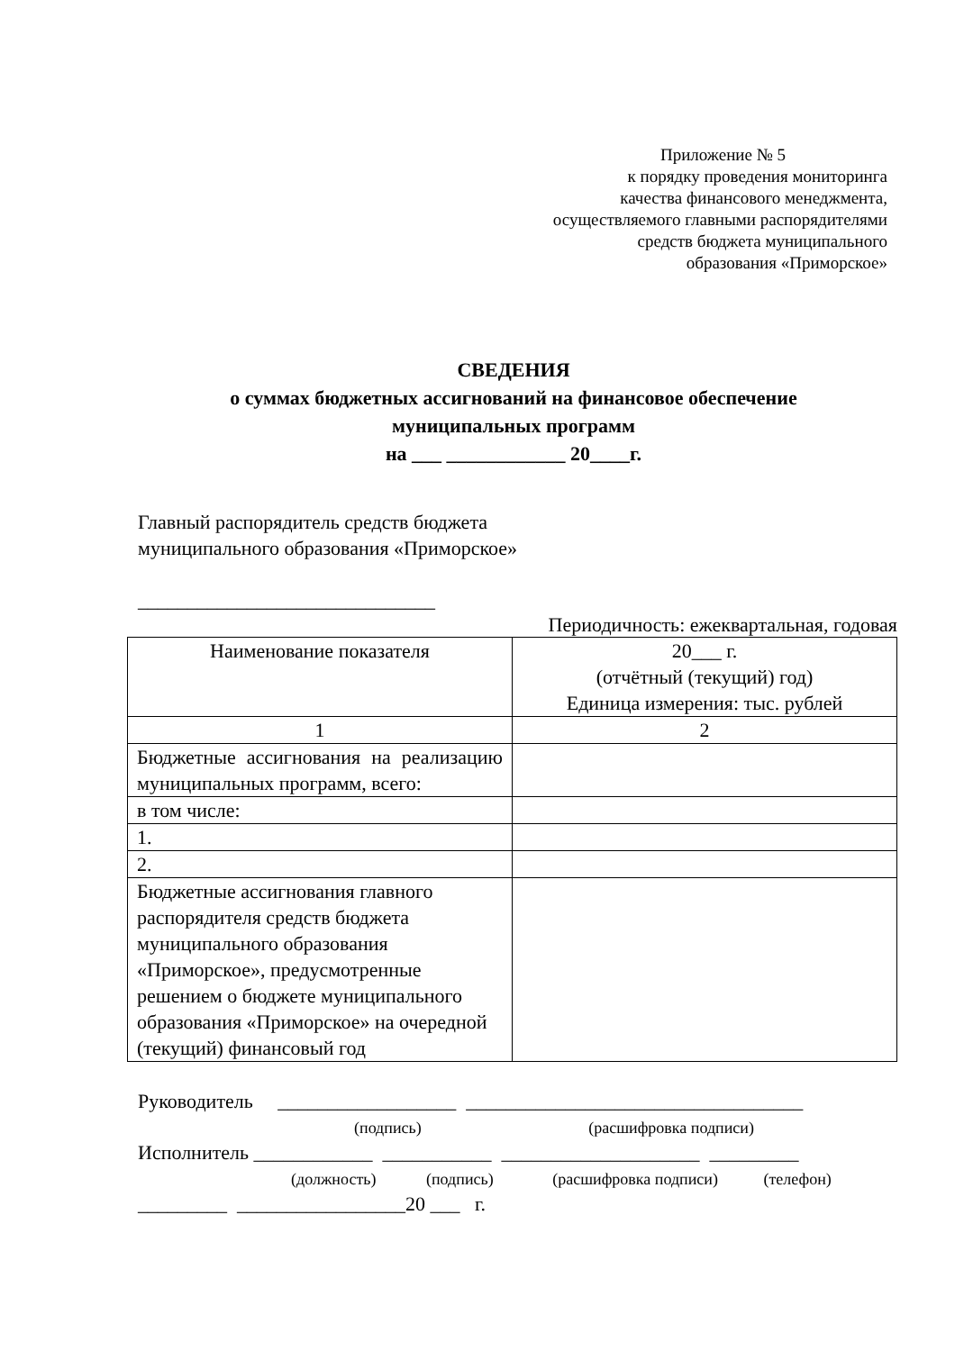Приложение № 5
к порядку проведения мониторинга
качества финансового менеджмента,
осуществляемого главными распорядителями
средств бюджета муниципального
образования «Приморское»
СВЕДЕНИЯ
о суммах бюджетных ассигнований на финансовое обеспечение
муниципальных программ
на ___ ____________ 20____г.
Главный распорядитель средств бюджета
муниципального образования «Приморское»
______________________________
Периодичность: ежеквартальная, годовая
| Наименование показателя | 20___ г. (отчётный (текущий) год) Единица измерения: тыс. рублей |
| 1 | 2 |
| Бюджетные ассигнования на реализацию муниципальных программ, всего: | |
| в том числе: | |
| 1. | |
| 2. | |
| Бюджетные ассигнования главного распорядителя средств бюджета муниципального образования «Приморское», предусмотренные решением о бюджете муниципального образования «Приморское» на очередной (текущий) финансовый год | |
Руководитель __________________ __________________________________
(подпись) (расшифровка подписи)
Исполнитель ____________ ___________ ____________________ _________
(должность) (подпись) (расшифровка подписи) (телефон)
_________ _________________20 ___ г.